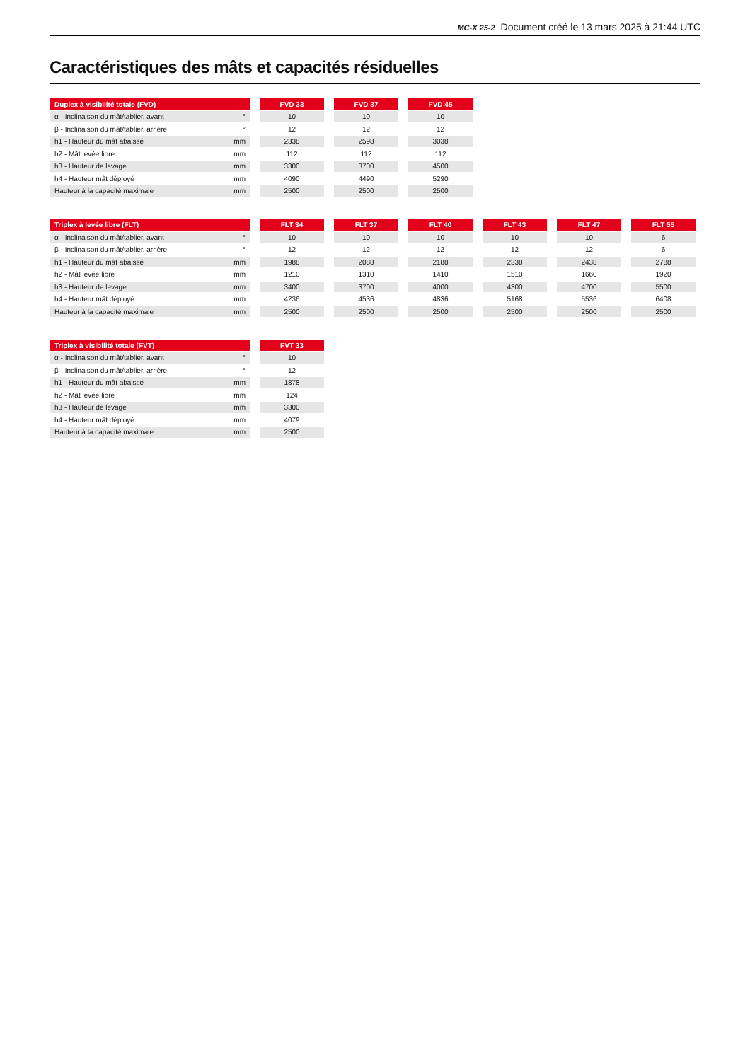MC-X 25-2 Document créé le 13 mars 2025 à 21:44 UTC
Caractéristiques des mâts et capacités résiduelles
| Duplex à visibilité totale (FVD) | | | FVD 33 | | FVD 37 | | FVD 45 |
| α - Inclinaison du mât/tablier, avant | ° | | 10 | | 10 | | 10 |
| β - Inclinaison du mât/tablier, arrière | ° | | 12 | | 12 | | 12 |
| h1 - Hauteur du mât abaissé | mm | | 2338 | | 2598 | | 3038 |
| h2 - Mât levée libre | mm | | 112 | | 112 | | 112 |
| h3 - Hauteur de levage | mm | | 3300 | | 3700 | | 4500 |
| h4 - Hauteur mât déployé | mm | | 4090 | | 4490 | | 5290 |
| Hauteur à la capacité maximale | mm | | 2500 | | 2500 | | 2500 |
| Triplex à levée libre (FLT) | | | FLT 34 | | FLT 37 | | FLT 40 | | FLT 43 | | FLT 47 | | FLT 55 |
| α - Inclinaison du mât/tablier, avant | ° | | 10 | | 10 | | 10 | | 10 | | 10 | | 6 |
| β - Inclinaison du mât/tablier, arrière | ° | | 12 | | 12 | | 12 | | 12 | | 12 | | 6 |
| h1 - Hauteur du mât abaissé | mm | | 1988 | | 2088 | | 2188 | | 2338 | | 2438 | | 2788 |
| h2 - Mât levée libre | mm | | 1210 | | 1310 | | 1410 | | 1510 | | 1660 | | 1920 |
| h3 - Hauteur de levage | mm | | 3400 | | 3700 | | 4000 | | 4300 | | 4700 | | 5500 |
| h4 - Hauteur mât déployé | mm | | 4236 | | 4536 | | 4836 | | 5168 | | 5536 | | 6408 |
| Hauteur à la capacité maximale | mm | | 2500 | | 2500 | | 2500 | | 2500 | | 2500 | | 2500 |
| Triplex à visibilité totale (FVT) | | | FVT 33 |
| α - Inclinaison du mât/tablier, avant | ° | | 10 |
| β - Inclinaison du mât/tablier, arrière | ° | | 12 |
| h1 - Hauteur du mât abaissé | mm | | 1878 |
| h2 - Mât levée libre | mm | | 124 |
| h3 - Hauteur de levage | mm | | 3300 |
| h4 - Hauteur mât déployé | mm | | 4079 |
| Hauteur à la capacité maximale | mm | | 2500 |